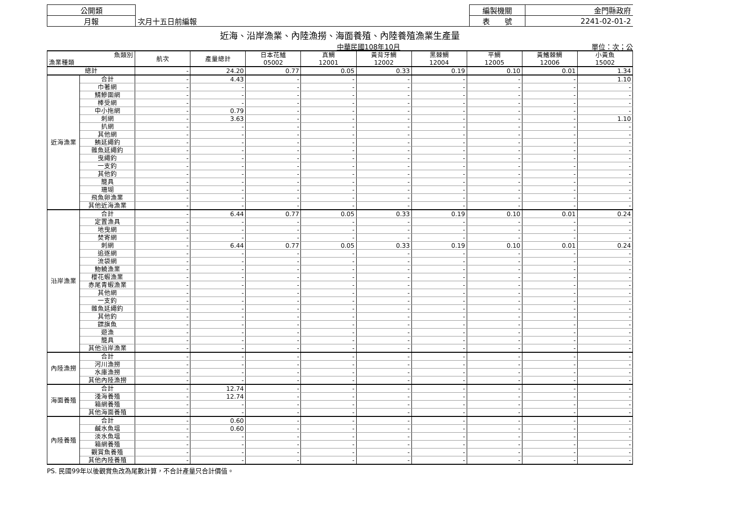| 公開類 | | 編製機關 | 金門縣政府 |
| 月報 | 次月十五日前編報 | 表 號 | 2241-02-01-2 |
近海、沿岸漁業、內陸漁撈、海面養殖、內陸養殖漁業生產量
中華民國108年10月 單位：次；公
| 魚類別 漁業種類 | | 航次 | 產量總計 | 日本花鱸 05002 | 真鯛 12001 | 黃背牙鯛 12002 | 黑棘鯛 12004 | 平鯛 12005 | 黃鰭棘鯛 12006 | 小黃魚 15002 |
| --- | --- | --- | --- | --- | --- | --- | --- | --- | --- | --- |
| 總計 | | - | 24.20 | 0.77 | 0.05 | 0.33 | 0.19 | 0.10 | 0.01 | 1.34 |
| 近海漁業 | 合計 | - | 4.43 | - | - | - | - | - | - | 1.10 |
| | 巾著網 | - | - | - | - | - | - | - | - | - |
| | 鯖鰺圍網 | - | - | - | - | - | - | - | - | - |
| | 棒受網 | - | - | - | - | - | - | - | - | - |
| | 中小拖網 | - | 0.79 | - | - | - | - | - | - | - |
| | 刺網 | - | 3.63 | - | - | - | - | - | - | 1.10 |
| | 扒網 | - | - | - | - | - | - | - | - | - |
| | 其他網 | - | - | - | - | - | - | - | - | - |
| | 鮪延繩釣 | - | - | - | - | - | - | - | - | - |
| | 雜魚延繩釣 | - | - | - | - | - | - | - | - | - |
| | 曳繩釣 | - | - | - | - | - | - | - | - | - |
| | 一支釣 | - | - | - | - | - | - | - | - | - |
| | 其他釣 | - | - | - | - | - | - | - | - | - |
| | 籠具 | - | - | - | - | - | - | - | - | - |
| | 珊瑚 | - | - | - | - | - | - | - | - | - |
| | 飛魚卵漁業 | - | - | - | - | - | - | - | - | - |
| | 其他近海漁業 | - | - | - | - | - | - | - | - | - |
| 沿岸漁業 | 合計 | - | 6.44 | 0.77 | 0.05 | 0.33 | 0.19 | 0.10 | 0.01 | 0.24 |
| | 定置漁具 | - | - | - | - | - | - | - | - | - |
| | 地曳網 | - | - | - | - | - | - | - | - | - |
| | 焚寄網 | - | - | - | - | - | - | - | - | - |
| | 刺網 | - | 6.44 | 0.77 | 0.05 | 0.33 | 0.19 | 0.10 | 0.01 | 0.24 |
| | 追逐網 | - | - | - | - | - | - | - | - | - |
| | 流袋網 | - | - | - | - | - | - | - | - | - |
| | 魩鱙漁業 | - | - | - | - | - | - | - | - | - |
| | 櫻花蝦漁業 | - | - | - | - | - | - | - | - | - |
| | 赤尾青蝦漁業 | - | - | - | - | - | - | - | - | - |
| | 其他網 | - | - | - | - | - | - | - | - | - |
| | 一支釣 | - | - | - | - | - | - | - | - | - |
| | 雜魚延繩釣 | - | - | - | - | - | - | - | - | - |
| | 其他釣 | - | - | - | - | - | - | - | - | - |
| | 鏢旗魚 | - | - | - | - | - | - | - | - | - |
| | 遊漁 | - | - | - | - | - | - | - | - | - |
| | 籠具 | - | - | - | - | - | - | - | - | - |
| | 其他沿岸漁業 | - | - | - | - | - | - | - | - | - |
| 內陸漁撈 | 合計 | - | - | - | - | - | - | - | - | - |
| | 河川漁撈 | - | - | - | - | - | - | - | - | - |
| | 水庫漁撈 | - | - | - | - | - | - | - | - | - |
| | 其他內陸漁撈 | - | - | - | - | - | - | - | - | - |
| 海面養殖 | 合計 | - | 12.74 | - | - | - | - | - | - | - |
| | 淺海養殖 | - | 12.74 | - | - | - | - | - | - | - |
| | 箱網養殖 | - | - | - | - | - | - | - | - | - |
| | 其他海面養殖 | - | - | - | - | - | - | - | - | - |
| 內陸養殖 | 合計 | - | 0.60 | - | - | - | - | - | - | - |
| | 鹹水魚塭 | - | 0.60 | - | - | - | - | - | - | - |
| | 淡水魚塭 | - | - | - | - | - | - | - | - | - |
| | 箱網養殖 | - | - | - | - | - | - | - | - | - |
| | 觀賞魚養殖 | - | - | - | - | - | - | - | - | - |
| | 其他內陸養殖 | - | - | - | - | - | - | - | - | - |
PS. 民國99年以後觀賞魚改為尾數計算，不合計產量只合計價值。